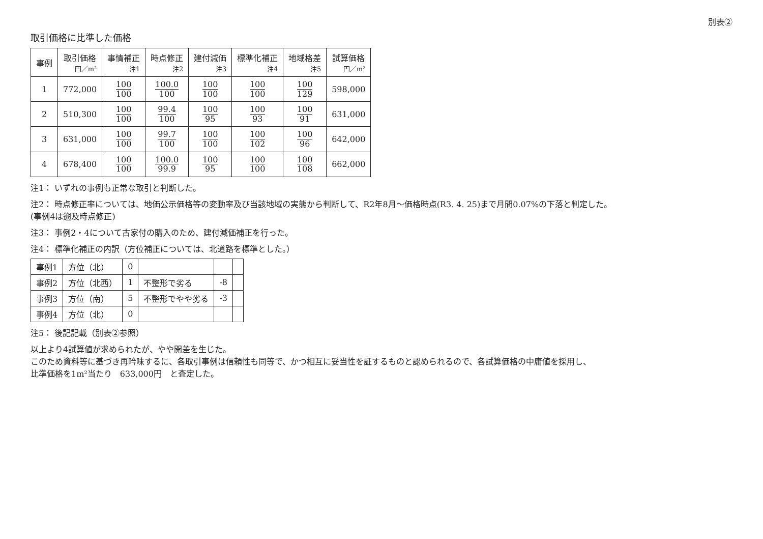別表②
取引価格に比準した価格
| 事例 | 取引価格 円／m² | 事情補正 注1 | 時点修正 注2 | 建付減価 注3 | 標準化補正 注4 | 地域格差 注5 | 試算価格 円／m² |
| --- | --- | --- | --- | --- | --- | --- | --- |
| 1 | 772,000 | 100 100 | 100.0 100 | 100 100 | 100 100 | 100 129 | 598,000 |
| 2 | 510,300 | 100 100 | 99.4 100 | 100 95 | 100 93 | 100 91 | 631,000 |
| 3 | 631,000 | 100 100 | 99.7 100 | 100 100 | 100 102 | 100 96 | 642,000 |
| 4 | 678,400 | 100 100 | 100.0 99.9 | 100 95 | 100 100 | 100 108 | 662,000 |
注1： いずれの事例も正常な取引と判断した。
注2： 時点修正率については、地価公示価格等の変動率及び当該地域の実態から判断して、R2年8月～価格時点(R3. 4. 25)まで月間0.07%の下落と判定した。
(事例4は遡及時点修正)
注3： 事例2・4について古家付の購入のため、建付減価補正を行った。
注4： 標準化補正の内訳（方位補正については、北道路を標準とした。）
| 事例1 | 方位（北） | 0 | | | |
| 事例2 | 方位（北西） | 1 | 不整形で劣る | -8 | |
| 事例3 | 方位（南） | 5 | 不整形でやや劣る | -3 | |
| 事例4 | 方位（北） | 0 | | | |
注5： 後記記載（別表②参照）
以上より4試算値が求められたが、やや開差を生じた。
このため資料等に基づき再吟味するに、各取引事例は信頼性も同等で、かつ相互に妥当性を証するものと認められるので、各試算価格の中庸値を採用し、
比準価格を1m²当たり　633,000円　と査定した。